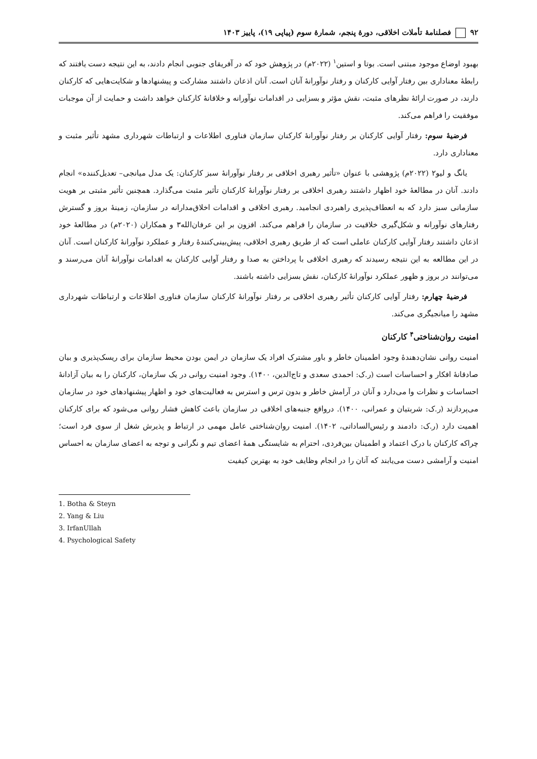۹۲ فصلنامهٔ تأملات اخلاقی، دورهٔ پنجم، شمارهٔ سوم (پیاپی ۱۹)، پاییز ۱۴۰۳
بهبود اوضاع موجود مبتنی است. بوتا و استین<sup>۱</sup> (۲۰۲۲م) در پژوهش خود که در آفریقای جنوبی انجام دادند، به این نتیجه دست یافتند که رابطهٔ معناداری بین رفتار آوایی کارکنان و رفتار نوآورانهٔ آنان است. آنان اذعان داشتند مشارکت و پیشنهادها و شکایت‌هایی که کارکنان دارند، در صورت ارائهٔ نظرهای مثبت، نقش مؤثر و بسزایی در اقدامات نوآورانه و خلاقانهٔ کارکنان خواهد داشت و حمایت از آن موجبات موفقیت را فراهم می‌کند.
فرضیهٔ سوم: رفتار آوایی کارکنان بر رفتار نوآورانهٔ کارکنان سازمان فناوری اطلاعات و ارتباطات شهرداری مشهد تأثیر مثبت و معناداری دارد.
یانگ و لیو۲ (۲۰۲۲م) پژوهشی با عنوان «تأثیر رهبری اخلاقی بر رفتار نوآورانهٔ سبز کارکنان: یک مدل میانجی– تعدیل‌کننده» انجام دادند. آنان در مطالعهٔ خود اظهار داشتند رهبری اخلاقی بر رفتار نوآورانهٔ کارکنان تأثیر مثبت می‌گذارد. همچنین تأثیر مثبتی بر هویت سازمانی سبز دارد که به انعطاف‌پذیری راهبردی انجامید. رهبری اخلاقی و اقدامات اخلاق‌مدارانه در سازمان، زمینهٔ بروز و گسترش رفتارهای نوآورانه و شکل‌گیری خلاقیت در سازمان را فراهم می‌کند. افزون بر این عرفان‌الله۳ و همکاران (۲۰۲۰م) در مطالعهٔ خود اذعان داشتند رفتار آوایی کارکنان عاملی است که از طریق رهبری اخلاقی، پیش‌بینی‌کنندهٔ رفتار و عملکرد نوآورانهٔ کارکنان است. آنان در این مطالعه به این نتیجه رسیدند که رهبری اخلاقی با پرداختن به صدا و رفتار آوایی کارکنان به اقدامات نوآورانهٔ آنان می‌رسند و می‌توانند در بروز و ظهور عملکرد نوآورانهٔ کارکنان، نقش بسزایی داشته باشند.
فرضیهٔ چهارم: رفتار آوایی کارکنان تأثیر رهبری اخلاقی بر رفتار نوآورانهٔ کارکنان سازمان فناوری اطلاعات و ارتباطات شهرداری مشهد را میانجیگری می‌کند.
امنیت روان‌شناختی<sup>۴</sup> کارکنان
امنیت روانی نشان‌دهندهٔ وجود اطمینان خاطر و باور مشترک افراد یک سازمان در ایمن بودن محیط سازمان برای ریسک‌پذیری و بیان صادقانهٔ افکار و احساسات است (ر.ک: احمدی سعدی و تاج‌الدین، ۱۴۰۰). وجود امنیت روانی در یک سازمان، کارکنان را به بیان آزادانهٔ احساسات و نظرات وا می‌دارد و آنان در آرامش خاطر و بدون ترس و استرس به فعالیت‌های خود و اظهار پیشنهادهای خود در سازمان می‌پردازند (ر.ک: شربتیان و عمرانی، ۱۴۰۰). درواقع جنبه‌های اخلاقی در سازمان باعث کاهش فشار روانی می‌شود که برای کارکنان اهمیت دارد (ر.ک: دادمند و رئیس‌الساداتی، ۱۴۰۲). امنیت روان‌شناختی عامل مهمی در ارتباط و پذیرش شغل از سوی فرد است؛ چراکه کارکنان با درک اعتماد و اطمینان بین‌فردی، احترام به شایستگی همهٔ اعضای تیم و نگرانی و توجه به اعضای سازمان به احساس امنیت و آرامشی دست می‌یابند که آنان را در انجام وظایف خود به بهترین کیفیت
1. Botha & Steyn
2. Yang & Liu
3. IrfanUllah
4. Psychological Safety